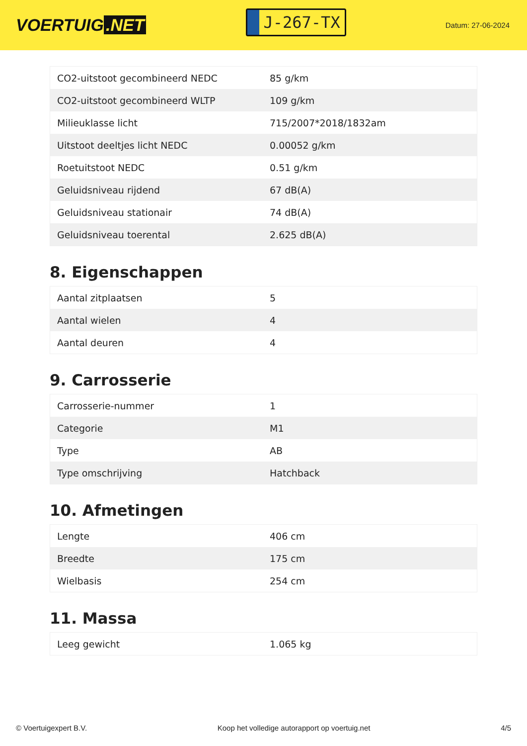VOERTUIG.NET
J-267-TX
Datum: 27-06-2024
| CO2-uitstoot gecombineerd NEDC | 85 g/km |
| CO2-uitstoot gecombineerd WLTP | 109 g/km |
| Milieuklasse licht | 715/2007*2018/1832am |
| Uitstoot deeltjes licht NEDC | 0.00052 g/km |
| Roetuitstoot NEDC | 0.51 g/km |
| Geluidsniveau rijdend | 67 dB(A) |
| Geluidsniveau stationair | 74 dB(A) |
| Geluidsniveau toerental | 2.625 dB(A) |
8. Eigenschappen
| Aantal zitplaatsen | 5 |
| Aantal wielen | 4 |
| Aantal deuren | 4 |
9. Carrosserie
| Carrosserie-nummer | 1 |
| Categorie | M1 |
| Type | AB |
| Type omschrijving | Hatchback |
10. Afmetingen
| Lengte | 406 cm |
| Breedte | 175 cm |
| Wielbasis | 254 cm |
11. Massa
| Leeg gewicht | 1.065 kg |
© Voertuigexpert B.V. Koop het volledige autorapport op voertuig.net 4/5